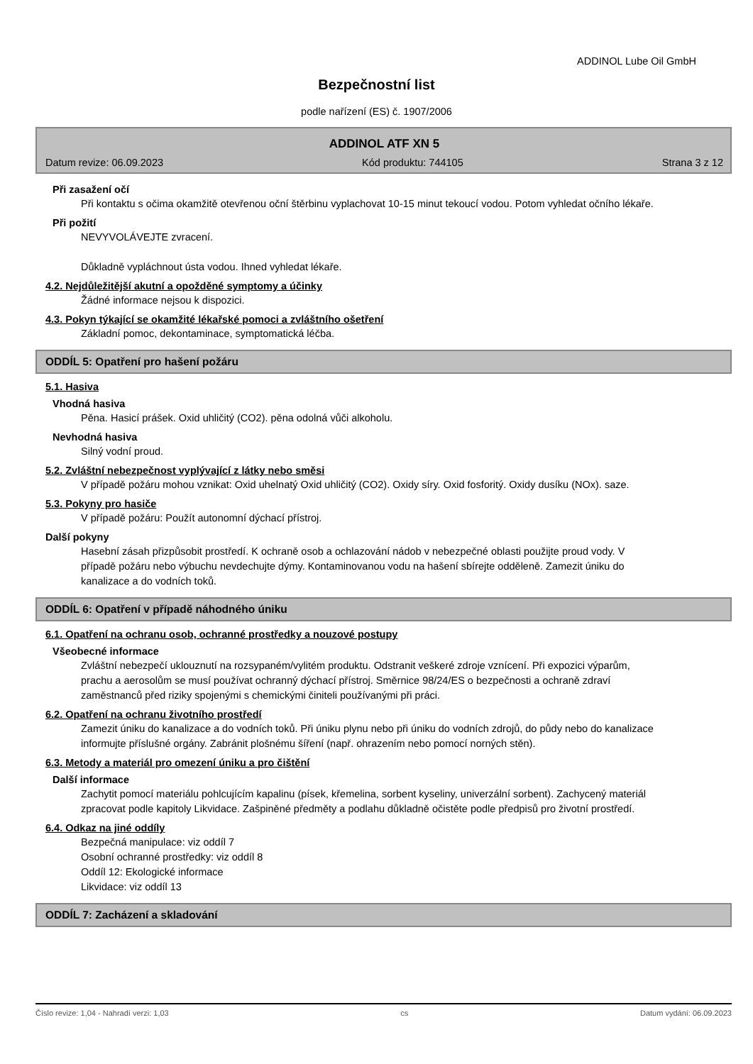ADDINOL Lube Oil GmbH
Bezpečnostní list
podle nařízení (ES) č. 1907/2006
ADDINOL ATF XN 5
Datum revize: 06.09.2023 Kód produktu: 744105 Strana 3 z 12
Při zasažení očí
Při kontaktu s očima okamžitě otevřenou oční štěrbinu vyplachovat 10-15 minut tekoucí vodou. Potom vyhledat očního lékaře.
Při požití
NEVYVOLÁVEJTE zvracení.
Důkladně vypláchnout ústa vodou. Ihned vyhledat lékaře.
4.2. Nejdůležitější akutní a opožděné symptomy a účinky
Žádné informace nejsou k dispozici.
4.3. Pokyn týkající se okamžité lékařské pomoci a zvláštního ošetření
Základní pomoc, dekontaminace, symptomatická léčba.
ODDÍL 5: Opatření pro hašení požáru
5.1. Hasiva
Vhodná hasiva
Pěna. Hasicí prášek. Oxid uhličitý (CO2). pěna odolná vůči alkoholu.
Nevhodná hasiva
Silný vodní proud.
5.2. Zvláštní nebezpečnost vyplývající z látky nebo směsi
V případě požáru mohou vznikat: Oxid uhelnatý Oxid uhličitý (CO2). Oxidy síry. Oxid fosforitý. Oxidy dusíku (NOx). saze.
5.3. Pokyny pro hasiče
V případě požáru: Použít autonomní dýchací přístroj.
Další pokyny
Hasební zásah přizpůsobit prostředí. K ochraně osob a ochlazování nádob v nebezpečné oblasti použijte proud vody. V případě požáru nebo výbuchu nevdechujte dýmy. Kontaminovanou vodu na hašení sbírejte odděleně. Zamezit úniku do kanalizace a do vodních toků.
ODDÍL 6: Opatření v případě náhodného úniku
6.1. Opatření na ochranu osob, ochranné prostředky a nouzové postupy
Všeobecné informace
Zvláštní nebezpečí uklouznutí na rozsypaném/vylitém produktu. Odstranit veškeré zdroje vznícení. Při expozici výparům, prachu a aerosolům se musí používat ochranný dýchací přístroj. Směrnice 98/24/ES o bezpečnosti a ochraně zdraví zaměstnanců před riziky spojenými s chemickými činiteli používanými při práci.
6.2. Opatření na ochranu životního prostředí
Zamezit úniku do kanalizace a do vodních toků. Při úniku plynu nebo při úniku do vodních zdrojů, do půdy nebo do kanalizace informujte příslušné orgány. Zabránit plošnému šíření (např. ohrazením nebo pomocí norných stěn).
6.3. Metody a materiál pro omezení úniku a pro čištění
Další informace
Zachytit pomocí materiálu pohlcujícím kapalinu (písek, křemelina, sorbent kyseliny, univerzální sorbent). Zachycený materiál zpracovat podle kapitoly Likvidace. Zašpiněné předměty a podlahu důkladně očistěte podle předpisů pro životní prostředí.
6.4. Odkaz na jiné oddíly
Bezpečná manipulace: viz oddíl 7
Osobní ochranné prostředky: viz oddíl 8
Oddíl 12: Ekologické informace
Likvidace: viz oddíl 13
ODDÍL 7: Zacházení a skladování
Číslo revize: 1,04 - Nahradí verzi: 1,03 cs Datum vydání: 06.09.2023